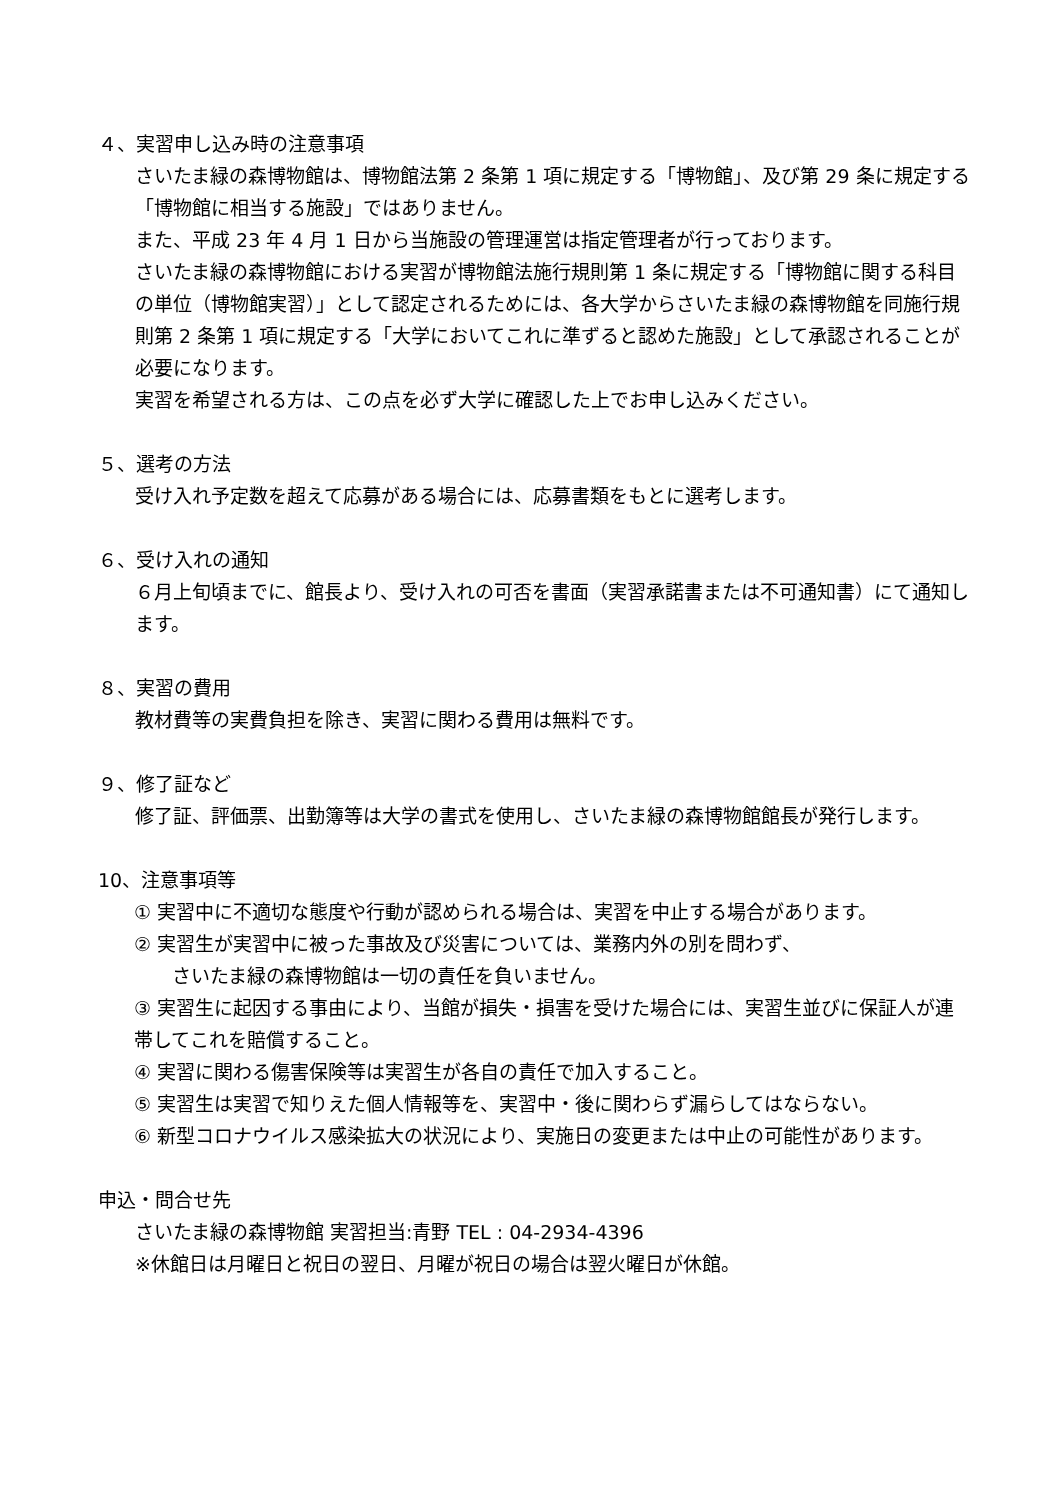４、実習申し込み時の注意事項
さいたま緑の森博物館は、博物館法第 2 条第 1 項に規定する「博物館」、及び第 29 条に規定する「博物館に相当する施設」ではありません。
また、平成 23 年 4 月 1 日から当施設の管理運営は指定管理者が行っております。
さいたま緑の森博物館における実習が博物館法施行規則第 1 条に規定する「博物館に関する科目の単位（博物館実習）」として認定されるためには、各大学からさいたま緑の森博物館を同施行規則第 2 条第 1 項に規定する「大学においてこれに準ずると認めた施設」として承認されることが必要になります。
実習を希望される方は、この点を必ず大学に確認した上でお申し込みください。
５、選考の方法
受け入れ予定数を超えて応募がある場合には、応募書類をもとに選考します。
６、受け入れの通知
６月上旬頃までに、館長より、受け入れの可否を書面（実習承諾書または不可通知書）にて通知します。
８、実習の費用
教材費等の実費負担を除き、実習に関わる費用は無料です。
９、修了証など
修了証、評価票、出勤簿等は大学の書式を使用し、さいたま緑の森博物館館長が発行します。
10、注意事項等
① 実習中に不適切な態度や行動が認められる場合は、実習を中止する場合があります。
② 実習生が実習中に被った事故及び災害については、業務内外の別を問わず、
さいたま緑の森博物館は一切の責任を負いません。
③ 実習生に起因する事由により、当館が損失・損害を受けた場合には、実習生並びに保証人が連帯してこれを賠償すること。
④ 実習に関わる傷害保険等は実習生が各自の責任で加入すること。
⑤ 実習生は実習で知りえた個人情報等を、実習中・後に関わらず漏らしてはならない。
⑥ 新型コロナウイルス感染拡大の状況により、実施日の変更または中止の可能性があります。
申込・問合せ先
さいたま緑の森博物館 実習担当:青野 TEL : 04-2934-4396
※休館日は月曜日と祝日の翌日、月曜が祝日の場合は翌火曜日が休館。